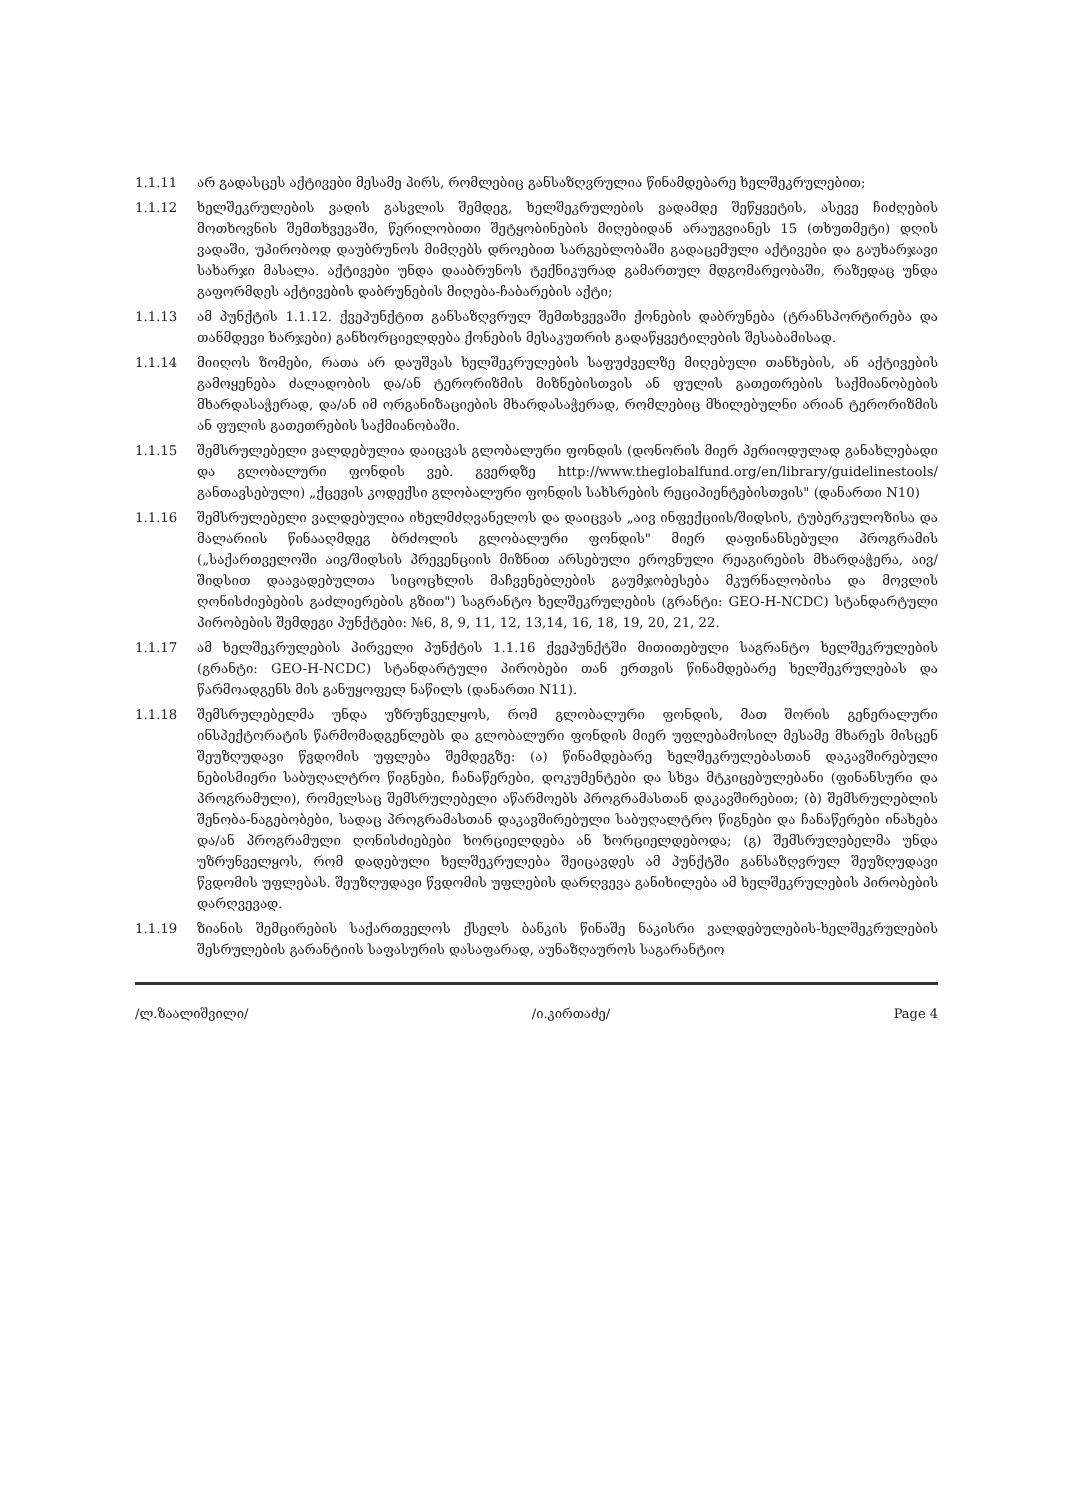1.1.11 არ გადასცეს აქტივები მესამე პირს, რომლებიც განსაზღვრულია წინამდებარე ხელშეკრულებით;
1.1.12 ხელშეკრულების ვადის გასვლის შემდეგ, ხელშეკრულების ვადამდე შეწყვეტის, ასევე ჩიძღების მოთხოვნის შემთხვევაში, წერილობითი შეტყობინების მიღებიდან არაუგვიანეს 15 (თხუთმეტი) დღის ვადაში, უპირობოდ დაუბრუნოს მიმღებს დროებით სარგებლობაში გადაცემული აქტივები და გაუხარჯავი სახარჯი მასალა. აქტივები უნდა დააბრუნოს ტექნიკურად გამართულ მდგომარეობაში, რაზედაც უნდა გაფორმდეს აქტივების დაბრუნების მიღება-ჩაბარების აქტი;
1.1.13 ამ პუნქტის 1.1.12. ქვეპუნქტით განსაზღვრულ შემთხვევაში ქონების დაბრუნება (ტრანსპორტირება და თანმდევი ხარჯები) განხორციელდება ქონების მესაკუთრის გადაწყვეტილების შესაბამისად.
1.1.14 მიიღოს ზომები, რათა არ დაუშვას ხელშეკრულების საფუძველზე მიღებული თანხების, ან აქტივების გამოყენება ძალადობის და/ან ტერორიზმის მიზნებისთვის ან ფულის გათეთრების საქმიანობების მხარდასაჭერად, და/ან იმ ორგანიზაციების მხარდასაჭერად, რომლებიც მხილებულნი არიან ტერორიზმის ან ფულის გათეთრების საქმიანობაში.
1.1.15 შემსრულებელი ვალდებულია დაიცვას გლობალური ფონდის (დონორის მიერ პერიოდულად განახლებადი და გლობალური ფონდის ვებ. გვერდზე http://www.theglobalfund.org/en/library/guidelinestools/ განთავსებული) „ქცევის კოდექსი გლობალური ფონდის სახსრების რეციპიენტებისთვის" (დანართი N10)
1.1.16 შემსრულებელი ვალდებულია იხელმძღვანელოს და დაიცვას „აივ ინფექციის/შიდსის, ტუბერკულოზისა და მალარიის წინააღმდეგ ბრძოლის გლობალური ფონდის" მიერ დაფინანსებული პროგრამის („საქართველოში აივ/შიდსის პრევენციის მიზნით არსებული ეროვნული რეაგირების მხარდაჭერა, აივ/შიდსით დაავადებულთა სიცოცხლის მაჩვენებლების გაუმჯობესება მკურნალობისა და მოვლის ღონისძიებების გაძლიერების გზით") საგრანტო ხელშეკრულების (გრანტი: GEO-H-NCDC) სტანდარტული პირობების შემდეგი პუნქტები: №6, 8, 9, 11, 12, 13,14, 16, 18, 19, 20, 21, 22.
1.1.17 ამ ხელშეკრულების პირველი პუნქტის 1.1.16 ქვეპუნქტში მითითებული საგრანტო ხელშეკრულების (გრანტი: GEO-H-NCDC) სტანდარტული პირობები თან ერთვის წინამდებარე ხელშეკრულებას და წარმოადგენს მის განუყოფელ ნაწილს (დანართი N11).
1.1.18 შემსრულებელმა უნდა უზრუნველყოს, რომ გლობალური ფონდის, მათ შორის გენერალური ინსპექტორატის წარმომადგენლებს და გლობალური ფონდის მიერ უფლებამოსილ მესამე მხარეს მისცენ შეუზღუდავი წვდომის უფლება შემდეგზე: (ა) წინამდებარე ხელშეკრულებასთან დაკავშირებული ნებისმიერი საბუღალტრო წიგნები, ჩანაწერები, დოკუმენტები და სხვა მტკიცებულებანი (ფინანსური და პროგრამული), რომელსაც შემსრულებელი აწარმოებს პროგრამასთან დაკავშირებით; (ბ) შემსრულებლის შენობა-ნაგებობები, სადაც პროგრამასთან დაკავშირებული საბუღალტრო წიგნები და ჩანაწერები ინახება და/ან პროგრამული ღონისძიებები ხორციელდება ან ხორციელდებოდა; (გ) შემსრულებელმა უნდა უზრუნველყოს, რომ დადებული ხელშეკრულება შეიცავდეს ამ პუნქტში განსაზღვრულ შეუზღუდავი წვდომის უფლებას. შეუზღუდავი წვდომის უფლების დარღვევა განიხილება ამ ხელშეკრულების პირობების დარღვევად.
1.1.19 ზიანის შემცირების საქართველოს ქსელს ბანკის წინაშე ნაკისრი ვალდებულების-ხელშეკრულების შესრულების გარანტიის საფასურის დასაფარად, აუნაზღაუროს საგარანტიო
/ლ.ზაალიშვილი/ /ი.კირთაძე/ Page 4